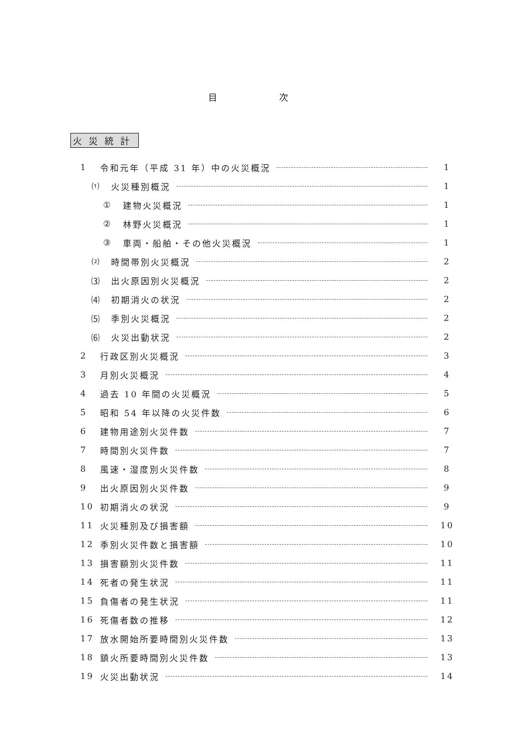目 次
火災統計
1 令和元年（平成 31 年）中の火災概況 1
⑴ 火災種別概況 1
① 建物火災概況 1
② 林野火災概況 1
③ 車両・船舶・その他火災概況 1
⑵ 時間帯別火災概況 2
⑶ 出火原因別火災概況 2
⑷ 初期消火の状況 2
⑸ 季別火災概況 2
⑹ 火災出動状況 2
2 行政区別火災概況 3
3 月別火災概況 4
4 過去 10 年間の火災概況 5
5 昭和 54 年以降の火災件数 6
6 建物用途別火災件数 7
7 時間別火災件数 7
8 風速・湿度別火災件数 8
9 出火原因別火災件数 9
10 初期消火の状況 9
11 火災種別及び損害額 10
12 季別火災件数と損害額 10
13 損害額別火災件数 11
14 死者の発生状況 11
15 負傷者の発生状況 11
16 死傷者数の推移 12
17 放水開始所要時間別火災件数 13
18 鎮火所要時間別火災件数 13
19 火災出動状況 14